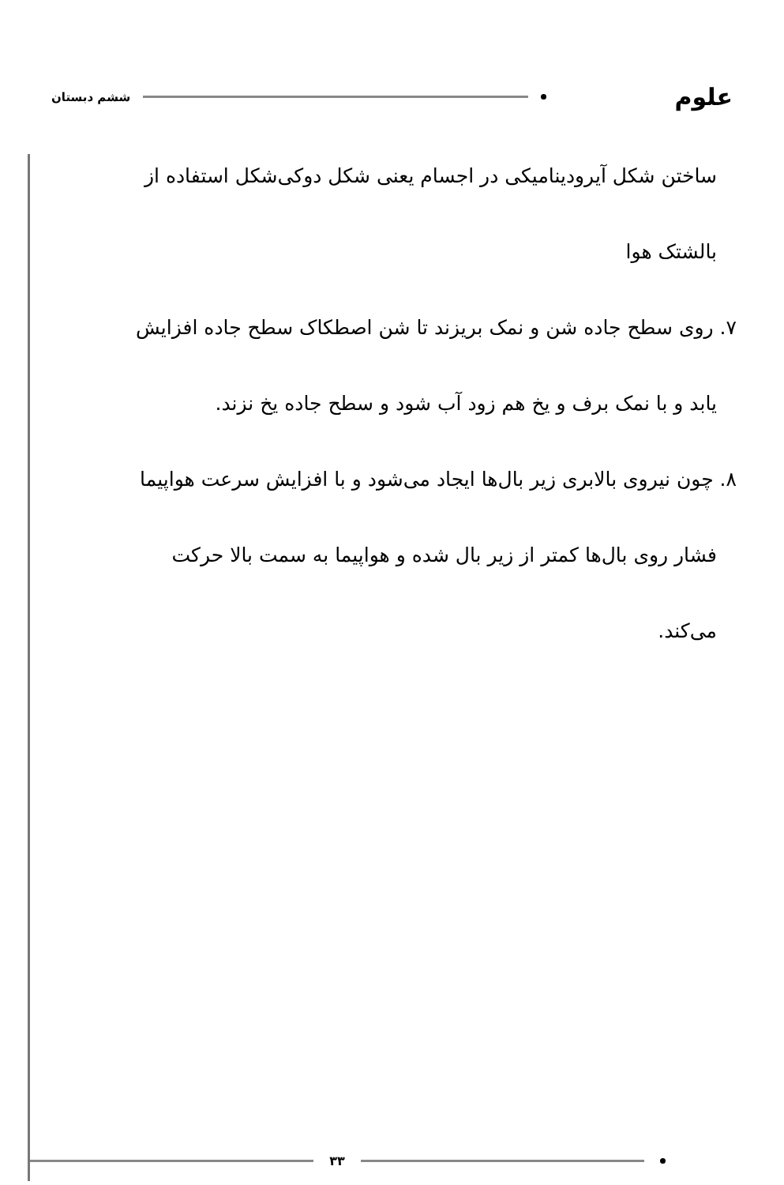علوم ششم دبستان
ساختن شکل آیرودینامیکی در اجسام یعنی شکل دوکی‌شکل استفاده از
بالشتک هوا
۷. روی سطح جاده شن و نمک بریزند تا شن اصطکاک سطح جاده افزایش
یابد و با نمک برف و یخ هم زود آب شود و سطح جاده یخ نزند.
۸. چون نیروی بالابری زیر بال‌ها ایجاد می‌شود و با افزایش سرعت هواپیما
فشار روی بال‌ها کمتر از زیر بال شده و هواپیما به سمت بالا حرکت
می‌کند.
۳۳